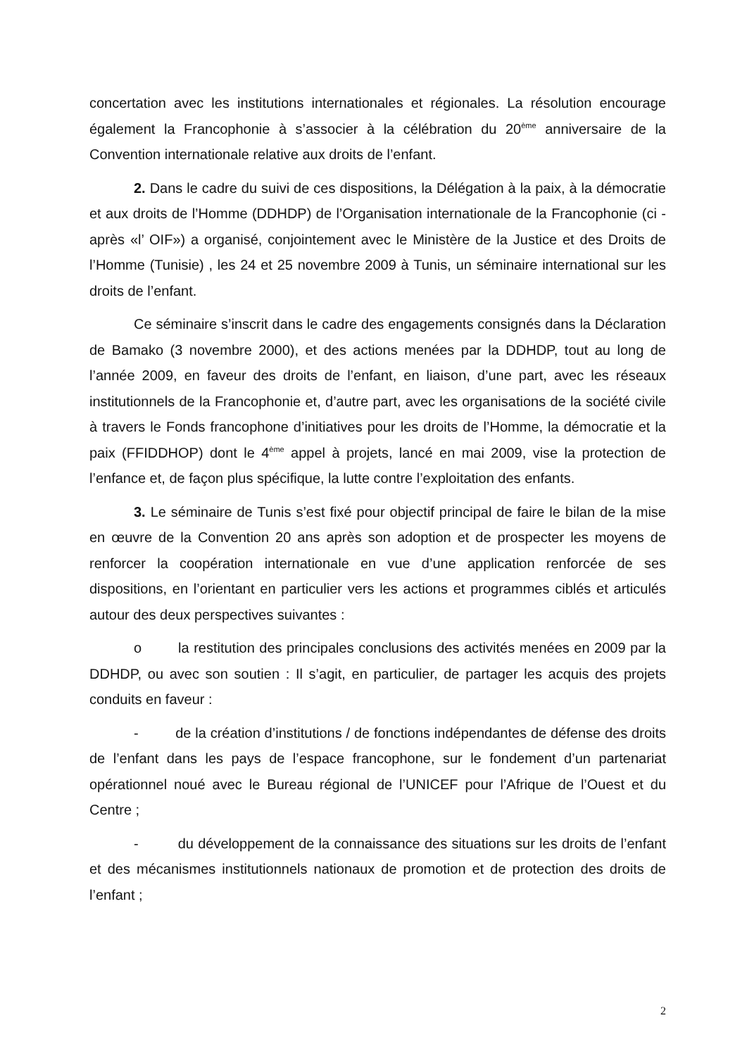concertation avec les institutions internationales et régionales. La résolution encourage également la Francophonie à s’associer à la célébration du 20<sup>ème</sup> anniversaire de la Convention internationale relative aux droits de l’enfant.
2. Dans le cadre du suivi de ces dispositions, la Délégation à la paix, à la démocratie et aux droits de l’Homme (DDHDP) de l’Organisation internationale de la Francophonie (ci - après «l’ OIF») a organisé, conjointement avec le Ministère de la Justice et des Droits de l’Homme (Tunisie) , les 24 et 25 novembre 2009 à Tunis, un séminaire international sur les droits de l’enfant.
Ce séminaire s’inscrit dans le cadre des engagements consignés dans la Déclaration de Bamako (3 novembre 2000), et des actions menées par la DDHDP, tout au long de l’année 2009, en faveur des droits de l’enfant, en liaison, d’une part, avec les réseaux institutionnels de la Francophonie et, d’autre part, avec les organisations de la société civile à travers le Fonds francophone d’initiatives pour les droits de l’Homme, la démocratie et la paix (FFIDDHOP) dont le 4<sup>ème</sup> appel à projets, lancé en mai 2009, vise la protection de l’enfance et, de façon plus spécifique, la lutte contre l’exploitation des enfants.
3. Le séminaire de Tunis s’est fixé pour objectif principal de faire le bilan de la mise en œuvre de la Convention 20 ans après son adoption et de prospecter les moyens de renforcer la coopération internationale en vue d’une application renforcée de ses dispositions, en l’orientant en particulier vers les actions et programmes ciblés et articulés autour des deux perspectives suivantes :
o la restitution des principales conclusions des activités menées en 2009 par la DDHDP, ou avec son soutien : Il s’agit, en particulier, de partager les acquis des projets conduits en faveur :
- de la création d’institutions / de fonctions indépendantes de défense des droits de l’enfant dans les pays de l’espace francophone, sur le fondement d’un partenariat opérationnel noué avec le Bureau régional de l’UNICEF pour l’Afrique de l’Ouest et du Centre ;
- du développement de la connaissance des situations sur les droits de l’enfant et des mécanismes institutionnels nationaux de promotion et de protection des droits de l’enfant ;
2